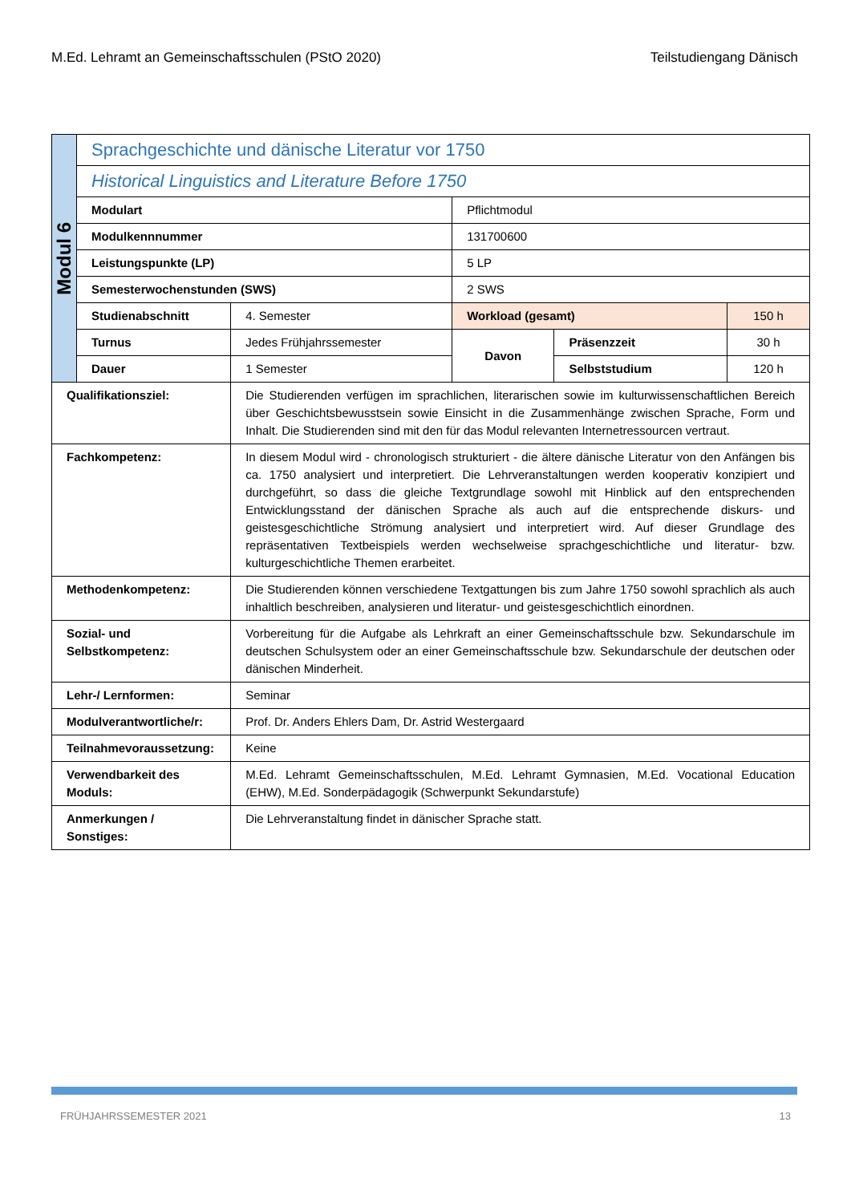M.Ed. Lehramt an Gemeinschaftsschulen (PStO 2020) Teilstudiengang Dänisch
| Modul 6 | Sprachgeschichte und dänische Literatur vor 1750 | | | | |
| | Historical Linguistics and Literature Before 1750 | | | | |
| | Modulart | | Pflichtmodul | | |
| | Modulkennnummer | | 131700600 | | |
| | Leistungspunkte (LP) | | 5 LP | | |
| | Semesterwochenstunden (SWS) | | 2 SWS | | |
| | Studienabschnitt | 4. Semester | Workload (gesamt) | | 150 h |
| | Turnus | Jedes Frühjahrssemester | Davon | Präsenzzeit | 30 h |
| | Dauer | 1 Semester | | Selbststudium | 120 h |
| Qualifikationsziel: | | Die Studierenden verfügen im sprachlichen, literarischen sowie im kulturwissenschaftlichen Bereich über Geschichtsbewusstsein sowie Einsicht in die Zusammenhänge zwischen Sprache, Form und Inhalt. Die Studierenden sind mit den für das Modul relevanten Internetressourcen vertraut. | | | |
| Fachkompetenz: | | In diesem Modul wird - chronologisch strukturiert - die ältere dänische Literatur von den Anfängen bis ca. 1750 analysiert und interpretiert. Die Lehrveranstaltungen werden kooperativ konzipiert und durchgeführt, so dass die gleiche Textgrundlage sowohl mit Hinblick auf den entsprechenden Entwicklungsstand der dänischen Sprache als auch auf die entsprechende diskurs- und geistesgeschichtliche Strömung analysiert und interpretiert wird. Auf dieser Grundlage des repräsentativen Textbeispiels werden wechselweise sprachgeschichtliche und literatur- bzw. kulturgeschichtliche Themen erarbeitet. | | | |
| Methodenkompetenz: | | Die Studierenden können verschiedene Textgattungen bis zum Jahre 1750 sowohl sprachlich als auch inhaltlich beschreiben, analysieren und literatur- und geistesgeschichtlich einordnen. | | | |
| Sozial- und Selbstkompetenz: | | Vorbereitung für die Aufgabe als Lehrkraft an einer Gemeinschaftsschule bzw. Sekundarschule im deutschen Schulsystem oder an einer Gemeinschaftsschule bzw. Sekundarschule der deutschen oder dänischen Minderheit. | | | |
| Lehr-/ Lernformen: | | Seminar | | | |
| Modulverantwortliche/r: | | Prof. Dr. Anders Ehlers Dam, Dr. Astrid Westergaard | | | |
| Teilnahmevoraussetzung: | | Keine | | | |
| Verwendbarkeit des Moduls: | | M.Ed. Lehramt Gemeinschaftsschulen, M.Ed. Lehramt Gymnasien, M.Ed. Vocational Education (EHW), M.Ed. Sonderpädagogik (Schwerpunkt Sekundarstufe) | | | |
| Anmerkungen / Sonstiges: | | Die Lehrveranstaltung findet in dänischer Sprache statt. | | | |
FRÜHJAHRSSEMESTER 2021 13